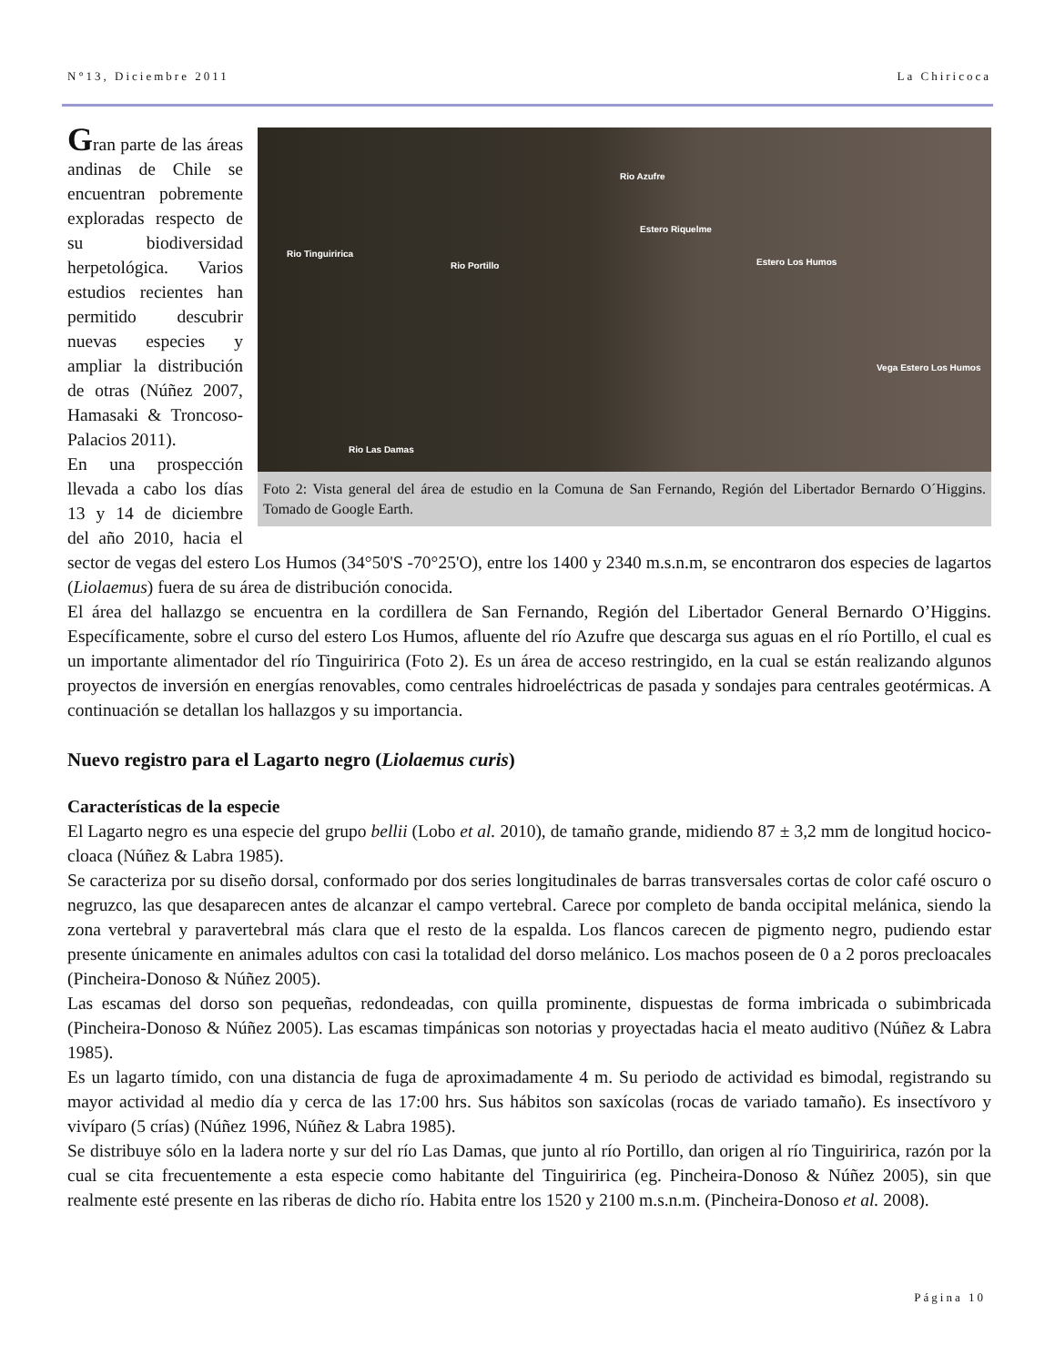N°13, Diciembre 2011 La Chiricoca
Rio Azufre
Estero Riquelme
Rio Tinguiririca
Rio Portillo Estero Los Humos
Vega Estero Los Humos
Rio Las Damas
Foto 2: Vista general del área de estudio en la Comuna de San Fernando, Región del Libertador Bernardo O´Higgins. Tomado de Google Earth.
Gran parte de las áreas andinas de Chile se encuentran pobremente exploradas respecto de su biodiversidad herpetológica. Varios estudios recientes han permitido descubrir nuevas especies y ampliar la distribución de otras (Núñez 2007, Hamasaki & Troncoso-Palacios 2011).
En una prospección llevada a cabo los días 13 y 14 de diciembre del año 2010, hacia el sector de vegas del estero Los Humos (34°50'S -70°25'O), entre los 1400 y 2340 m.s.n.m, se encontraron dos especies de lagartos (Liolaemus) fuera de su área de distribución conocida.
El área del hallazgo se encuentra en la cordillera de San Fernando, Región del Libertador General Bernardo O’Higgins. Específicamente, sobre el curso del estero Los Humos, afluente del río Azufre que descarga sus aguas en el río Portillo, el cual es un importante alimentador del río Tinguiririca (Foto 2). Es un área de acceso restringido, en la cual se están realizando algunos proyectos de inversión en energías renovables, como centrales hidroeléctricas de pasada y sondajes para centrales geotérmicas. A continuación se detallan los hallazgos y su importancia.
Nuevo registro para el Lagarto negro (Liolaemus curis)
Características de la especie
El Lagarto negro es una especie del grupo bellii (Lobo et al. 2010), de tamaño grande, midiendo 87 ± 3,2 mm de longitud hocico-cloaca (Núñez & Labra 1985).
Se caracteriza por su diseño dorsal, conformado por dos series longitudinales de barras transversales cortas de color café oscuro o negruzco, las que desaparecen antes de alcanzar el campo vertebral. Carece por completo de banda occipital melánica, siendo la zona vertebral y paravertebral más clara que el resto de la espalda. Los flancos carecen de pigmento negro, pudiendo estar presente únicamente en animales adultos con casi la totalidad del dorso melánico. Los machos poseen de 0 a 2 poros precloacales (Pincheira-Donoso & Núñez 2005).
Las escamas del dorso son pequeñas, redondeadas, con quilla prominente, dispuestas de forma imbricada o subimbricada (Pincheira-Donoso & Núñez 2005). Las escamas timpánicas son notorias y proyectadas hacia el meato auditivo (Núñez & Labra 1985).
Es un lagarto tímido, con una distancia de fuga de aproximadamente 4 m. Su periodo de actividad es bimodal, registrando su mayor actividad al medio día y cerca de las 17:00 hrs. Sus hábitos son saxícolas (rocas de variado tamaño). Es insectívoro y vivíparo (5 crías) (Núñez 1996, Núñez & Labra 1985).
Se distribuye sólo en la ladera norte y sur del río Las Damas, que junto al río Portillo, dan origen al río Tinguiririca, razón por la cual se cita frecuentemente a esta especie como habitante del Tinguiririca (eg. Pincheira-Donoso & Núñez 2005), sin que realmente esté presente en las riberas de dicho río. Habita entre los 1520 y 2100 m.s.n.m. (Pincheira-Donoso et al. 2008).
Página 10